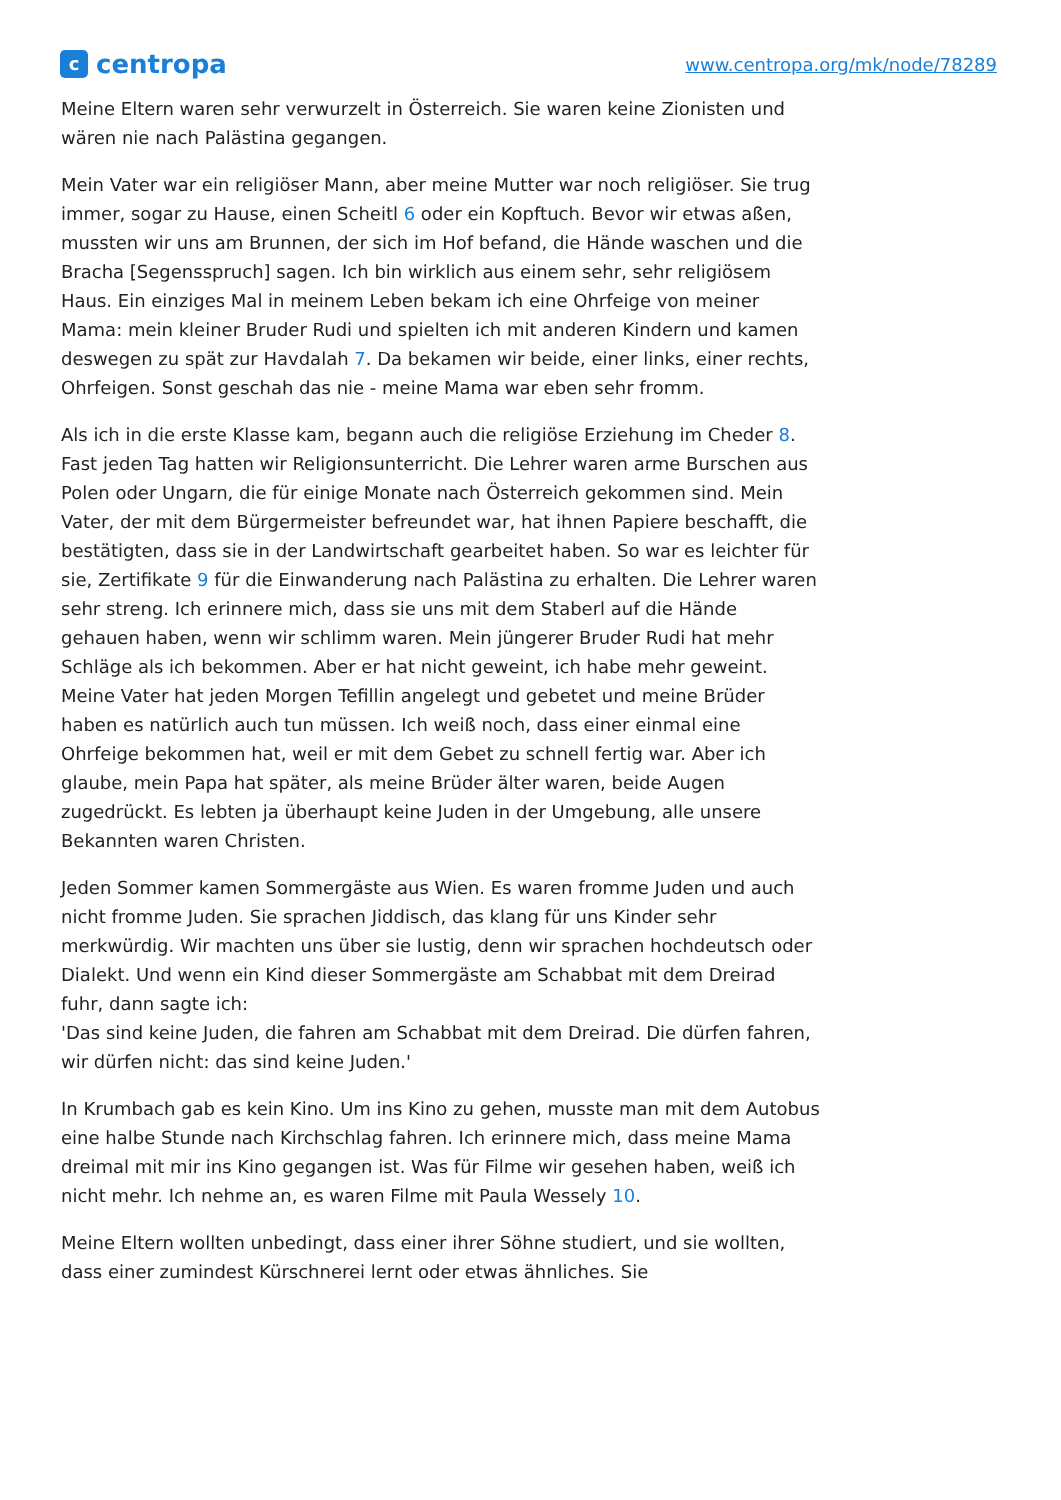c
centropa
www.centropa.org/mk/node/78289
Meine Eltern waren sehr verwurzelt in Österreich. Sie waren keine Zionisten und wären nie nach Palästina gegangen.
Mein Vater war ein religiöser Mann, aber meine Mutter war noch religiöser. Sie trug immer, sogar zu Hause, einen Scheitl 6 oder ein Kopftuch. Bevor wir etwas aßen, mussten wir uns am Brunnen, der sich im Hof befand, die Hände waschen und die Bracha [Segensspruch] sagen. Ich bin wirklich aus einem sehr, sehr religiösem Haus. Ein einziges Mal in meinem Leben bekam ich eine Ohrfeige von meiner Mama: mein kleiner Bruder Rudi und spielten ich mit anderen Kindern und kamen deswegen zu spät zur Havdalah 7. Da bekamen wir beide, einer links, einer rechts, Ohrfeigen. Sonst geschah das nie - meine Mama war eben sehr fromm.
Als ich in die erste Klasse kam, begann auch die religiöse Erziehung im Cheder 8.
Fast jeden Tag hatten wir Religionsunterricht. Die Lehrer waren arme Burschen aus Polen oder Ungarn, die für einige Monate nach Österreich gekommen sind. Mein Vater, der mit dem Bürgermeister befreundet war, hat ihnen Papiere beschafft, die bestätigten, dass sie in der Landwirtschaft gearbeitet haben. So war es leichter für sie, Zertifikate 9 für die Einwanderung nach Palästina zu erhalten. Die Lehrer waren sehr streng. Ich erinnere mich, dass sie uns mit dem Staberl auf die Hände gehauen haben, wenn wir schlimm waren. Mein jüngerer Bruder Rudi hat mehr Schläge als ich bekommen. Aber er hat nicht geweint, ich habe mehr geweint.
Meine Vater hat jeden Morgen Tefillin angelegt und gebetet und meine Brüder haben es natürlich auch tun müssen. Ich weiß noch, dass einer einmal eine Ohrfeige bekommen hat, weil er mit dem Gebet zu schnell fertig war. Aber ich glaube, mein Papa hat später, als meine Brüder älter waren, beide Augen zugedrückt. Es lebten ja überhaupt keine Juden in der Umgebung, alle unsere Bekannten waren Christen.
Jeden Sommer kamen Sommergäste aus Wien. Es waren fromme Juden und auch nicht fromme Juden. Sie sprachen Jiddisch, das klang für uns Kinder sehr merkwürdig. Wir machten uns über sie lustig, denn wir sprachen hochdeutsch oder Dialekt. Und wenn ein Kind dieser Sommergäste am Schabbat mit dem Dreirad fuhr, dann sagte ich:
'Das sind keine Juden, die fahren am Schabbat mit dem Dreirad. Die dürfen fahren, wir dürfen nicht: das sind keine Juden.'
In Krumbach gab es kein Kino. Um ins Kino zu gehen, musste man mit dem Autobus eine halbe Stunde nach Kirchschlag fahren. Ich erinnere mich, dass meine Mama dreimal mit mir ins Kino gegangen ist. Was für Filme wir gesehen haben, weiß ich nicht mehr. Ich nehme an, es waren Filme mit Paula Wessely 10.
Meine Eltern wollten unbedingt, dass einer ihrer Söhne studiert, und sie wollten, dass einer zumindest Kürschnerei lernt oder etwas ähnliches. Sie